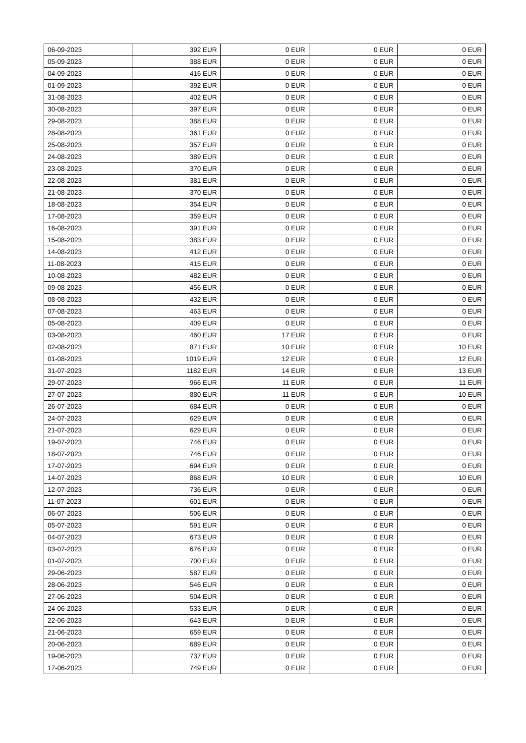| 06-09-2023 | 392 EUR | 0 EUR | 0 EUR | 0 EUR |
| 05-09-2023 | 388 EUR | 0 EUR | 0 EUR | 0 EUR |
| 04-09-2023 | 416 EUR | 0 EUR | 0 EUR | 0 EUR |
| 01-09-2023 | 392 EUR | 0 EUR | 0 EUR | 0 EUR |
| 31-08-2023 | 402 EUR | 0 EUR | 0 EUR | 0 EUR |
| 30-08-2023 | 397 EUR | 0 EUR | 0 EUR | 0 EUR |
| 29-08-2023 | 388 EUR | 0 EUR | 0 EUR | 0 EUR |
| 28-08-2023 | 361 EUR | 0 EUR | 0 EUR | 0 EUR |
| 25-08-2023 | 357 EUR | 0 EUR | 0 EUR | 0 EUR |
| 24-08-2023 | 389 EUR | 0 EUR | 0 EUR | 0 EUR |
| 23-08-2023 | 370 EUR | 0 EUR | 0 EUR | 0 EUR |
| 22-08-2023 | 381 EUR | 0 EUR | 0 EUR | 0 EUR |
| 21-08-2023 | 370 EUR | 0 EUR | 0 EUR | 0 EUR |
| 18-08-2023 | 354 EUR | 0 EUR | 0 EUR | 0 EUR |
| 17-08-2023 | 359 EUR | 0 EUR | 0 EUR | 0 EUR |
| 16-08-2023 | 391 EUR | 0 EUR | 0 EUR | 0 EUR |
| 15-08-2023 | 383 EUR | 0 EUR | 0 EUR | 0 EUR |
| 14-08-2023 | 412 EUR | 0 EUR | 0 EUR | 0 EUR |
| 11-08-2023 | 415 EUR | 0 EUR | 0 EUR | 0 EUR |
| 10-08-2023 | 482 EUR | 0 EUR | 0 EUR | 0 EUR |
| 09-08-2023 | 456 EUR | 0 EUR | 0 EUR | 0 EUR |
| 08-08-2023 | 432 EUR | 0 EUR | 0 EUR | 0 EUR |
| 07-08-2023 | 463 EUR | 0 EUR | 0 EUR | 0 EUR |
| 05-08-2023 | 409 EUR | 0 EUR | 0 EUR | 0 EUR |
| 03-08-2023 | 460 EUR | 17 EUR | 0 EUR | 0 EUR |
| 02-08-2023 | 871 EUR | 10 EUR | 0 EUR | 10 EUR |
| 01-08-2023 | 1019 EUR | 12 EUR | 0 EUR | 12 EUR |
| 31-07-2023 | 1182 EUR | 14 EUR | 0 EUR | 13 EUR |
| 29-07-2023 | 966 EUR | 11 EUR | 0 EUR | 11 EUR |
| 27-07-2023 | 880 EUR | 11 EUR | 0 EUR | 10 EUR |
| 26-07-2023 | 684 EUR | 0 EUR | 0 EUR | 0 EUR |
| 24-07-2023 | 629 EUR | 0 EUR | 0 EUR | 0 EUR |
| 21-07-2023 | 629 EUR | 0 EUR | 0 EUR | 0 EUR |
| 19-07-2023 | 746 EUR | 0 EUR | 0 EUR | 0 EUR |
| 18-07-2023 | 746 EUR | 0 EUR | 0 EUR | 0 EUR |
| 17-07-2023 | 694 EUR | 0 EUR | 0 EUR | 0 EUR |
| 14-07-2023 | 868 EUR | 10 EUR | 0 EUR | 10 EUR |
| 12-07-2023 | 736 EUR | 0 EUR | 0 EUR | 0 EUR |
| 11-07-2023 | 601 EUR | 0 EUR | 0 EUR | 0 EUR |
| 06-07-2023 | 506 EUR | 0 EUR | 0 EUR | 0 EUR |
| 05-07-2023 | 591 EUR | 0 EUR | 0 EUR | 0 EUR |
| 04-07-2023 | 673 EUR | 0 EUR | 0 EUR | 0 EUR |
| 03-07-2023 | 676 EUR | 0 EUR | 0 EUR | 0 EUR |
| 01-07-2023 | 700 EUR | 0 EUR | 0 EUR | 0 EUR |
| 29-06-2023 | 587 EUR | 0 EUR | 0 EUR | 0 EUR |
| 28-06-2023 | 546 EUR | 0 EUR | 0 EUR | 0 EUR |
| 27-06-2023 | 504 EUR | 0 EUR | 0 EUR | 0 EUR |
| 24-06-2023 | 533 EUR | 0 EUR | 0 EUR | 0 EUR |
| 22-06-2023 | 643 EUR | 0 EUR | 0 EUR | 0 EUR |
| 21-06-2023 | 659 EUR | 0 EUR | 0 EUR | 0 EUR |
| 20-06-2023 | 689 EUR | 0 EUR | 0 EUR | 0 EUR |
| 19-06-2023 | 737 EUR | 0 EUR | 0 EUR | 0 EUR |
| 17-06-2023 | 749 EUR | 0 EUR | 0 EUR | 0 EUR |